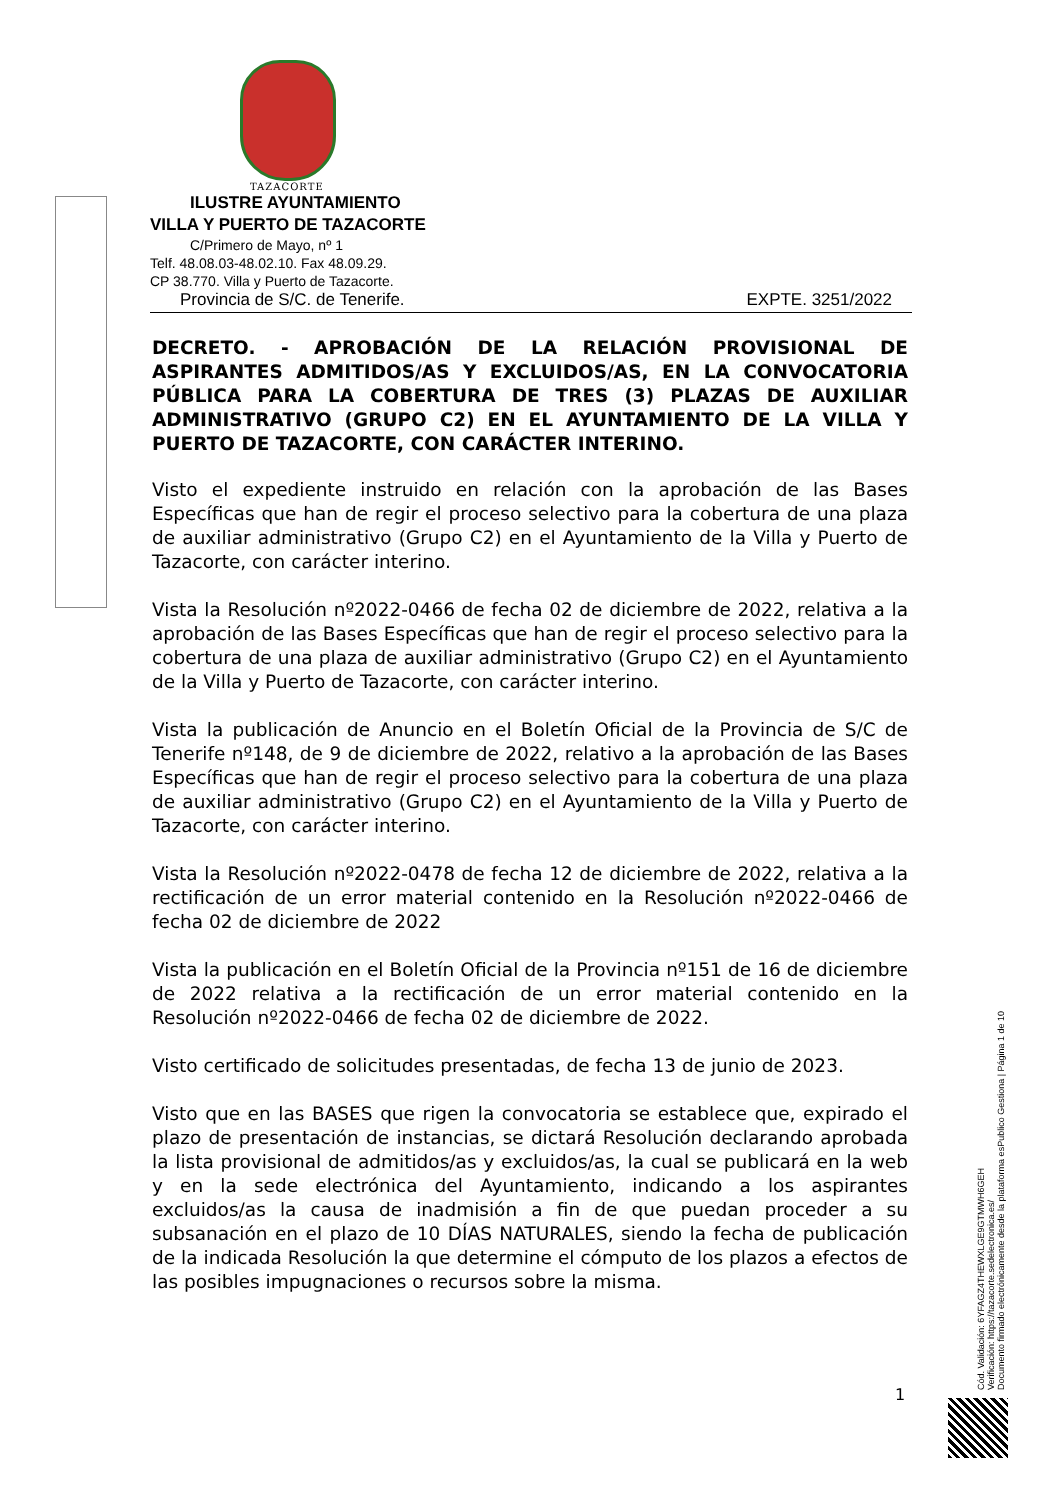TAZACORTE
ILUSTRE AYUNTAMIENTO
VILLA Y PUERTO DE TAZACORTE
C/Primero de Mayo, nº 1
Telf. 48.08.03-48.02.10. Fax 48.09.29.
CP 38.770. Villa y Puerto de Tazacorte.
Provincia de S/C. de Tenerife. EXPTE. 3251/2022
DECRETO. - APROBACIÓN DE LA RELACIÓN PROVISIONAL DE ASPIRANTES ADMITIDOS/AS Y EXCLUIDOS/AS, EN LA CONVOCATORIA PÚBLICA PARA LA COBERTURA DE TRES (3) PLAZAS DE AUXILIAR ADMINISTRATIVO (GRUPO C2) EN EL AYUNTAMIENTO DE LA VILLA Y PUERTO DE TAZACORTE, CON CARÁCTER INTERINO.
Visto el expediente instruido en relación con la aprobación de las Bases Específicas que han de regir el proceso selectivo para la cobertura de una plaza de auxiliar administrativo (Grupo C2) en el Ayuntamiento de la Villa y Puerto de Tazacorte, con carácter interino.
Vista la Resolución nº2022-0466 de fecha 02 de diciembre de 2022, relativa a la aprobación de las Bases Específicas que han de regir el proceso selectivo para la cobertura de una plaza de auxiliar administrativo (Grupo C2) en el Ayuntamiento de la Villa y Puerto de Tazacorte, con carácter interino.
Vista la publicación de Anuncio en el Boletín Oficial de la Provincia de S/C de Tenerife nº148, de 9 de diciembre de 2022, relativo a la aprobación de las Bases Específicas que han de regir el proceso selectivo para la cobertura de una plaza de auxiliar administrativo (Grupo C2) en el Ayuntamiento de la Villa y Puerto de Tazacorte, con carácter interino.
Vista la Resolución nº2022-0478 de fecha 12 de diciembre de 2022, relativa a la rectificación de un error material contenido en la Resolución nº2022-0466 de fecha 02 de diciembre de 2022
Vista la publicación en el Boletín Oficial de la Provincia nº151 de 16 de diciembre de 2022 relativa a la rectificación de un error material contenido en la Resolución nº2022-0466 de fecha 02 de diciembre de 2022.
Visto certificado de solicitudes presentadas, de fecha 13 de junio de 2023.
Visto que en las BASES que rigen la convocatoria se establece que, expirado el plazo de presentación de instancias, se dictará Resolución declarando aprobada la lista provisional de admitidos/as y excluidos/as, la cual se publicará en la web y en la sede electrónica del Ayuntamiento, indicando a los aspirantes excluidos/as la causa de inadmisión a fin de que puedan proceder a su subsanación en el plazo de 10 DÍAS NATURALES, siendo la fecha de publicación de la indicada Resolución la que determine el cómputo de los plazos a efectos de las posibles impugnaciones o recursos sobre la misma.
Cód. Validación: 6YFAGZ4THEWXLGE9GTMWH6GEH
Verificación: https://tazacorte.sedelectronica.es/
Documento firmado electrónicamente desde la plataforma esPublico Gestiona | Página 1 de 10
1